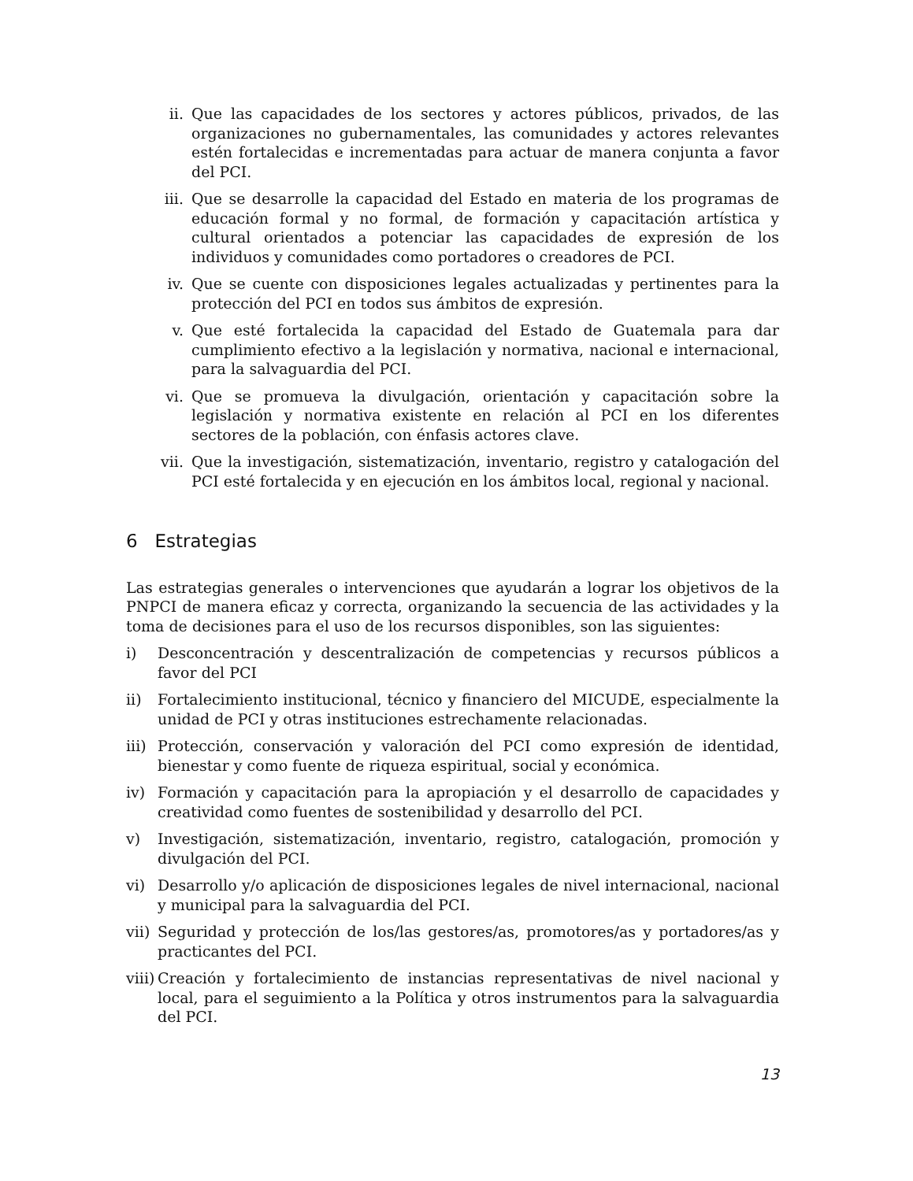ii. Que las capacidades de los sectores y actores públicos, privados, de las organizaciones no gubernamentales, las comunidades y actores relevantes estén fortalecidas e incrementadas para actuar de manera conjunta a favor del PCI.
iii. Que se desarrolle la capacidad del Estado en materia de los programas de educación formal y no formal, de formación y capacitación artística y cultural orientados a potenciar las capacidades de expresión de los individuos y comunidades como portadores o creadores de PCI.
iv. Que se cuente con disposiciones legales actualizadas y pertinentes para la protección del PCI en todos sus ámbitos de expresión.
v. Que esté fortalecida la capacidad del Estado de Guatemala para dar cumplimiento efectivo a la legislación y normativa, nacional e internacional, para la salvaguardia del PCI.
vi. Que se promueva la divulgación, orientación y capacitación sobre la legislación y normativa existente en relación al PCI en los diferentes sectores de la población, con énfasis actores clave.
vii. Que la investigación, sistematización, inventario, registro y catalogación del PCI esté fortalecida y en ejecución en los ámbitos local, regional y nacional.
6 Estrategias
Las estrategias generales o intervenciones que ayudarán a lograr los objetivos de la PNPCI de manera eficaz y correcta, organizando la secuencia de las actividades y la toma de decisiones para el uso de los recursos disponibles, son las siguientes:
i) Desconcentración y descentralización de competencias y recursos públicos a favor del PCI
ii) Fortalecimiento institucional, técnico y financiero del MICUDE, especialmente la unidad de PCI y otras instituciones estrechamente relacionadas.
iii) Protección, conservación y valoración del PCI como expresión de identidad, bienestar y como fuente de riqueza espiritual, social y económica.
iv) Formación y capacitación para la apropiación y el desarrollo de capacidades y creatividad como fuentes de sostenibilidad y desarrollo del PCI.
v) Investigación, sistematización, inventario, registro, catalogación, promoción y divulgación del PCI.
vi) Desarrollo y/o aplicación de disposiciones legales de nivel internacional, nacional y municipal para la salvaguardia del PCI.
vii) Seguridad y protección de los/las gestores/as, promotores/as y portadores/as y practicantes del PCI.
viii) Creación y fortalecimiento de instancias representativas de nivel nacional y local, para el seguimiento a la Política y otros instrumentos para la salvaguardia del PCI.
13